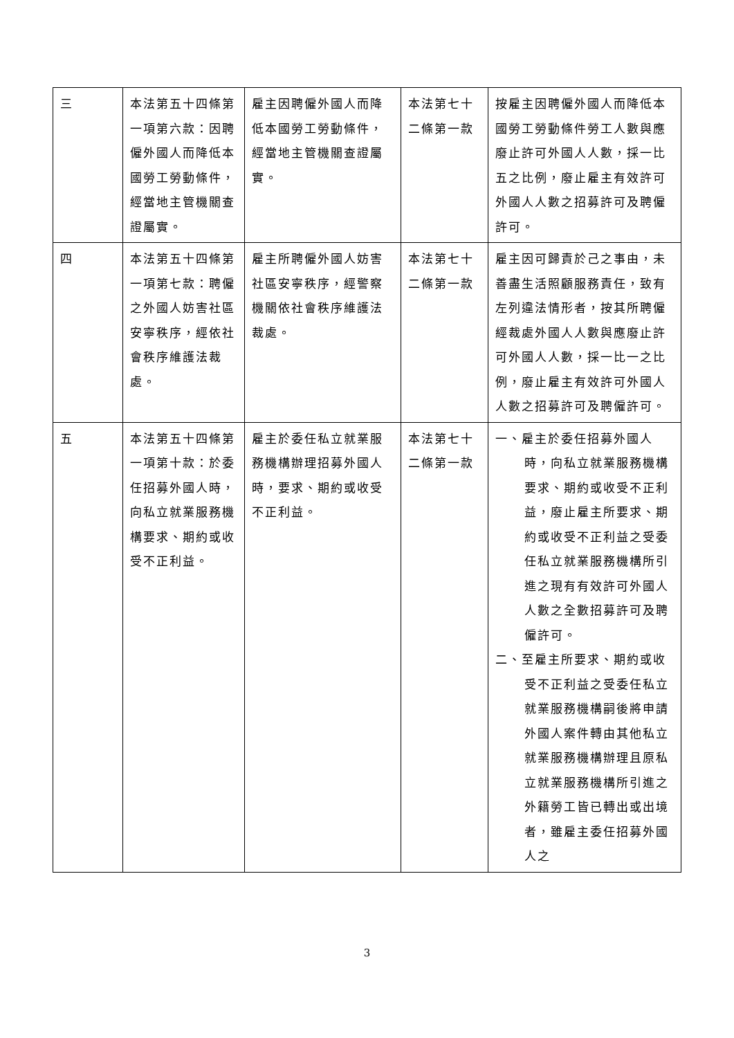| 三 | 本法第五十四條第一項第六款：因聘僱外國人而降低本國勞工勞動條件，經當地主管機關查證屬實。 | 雇主因聘僱外國人而降低本國勞工勞動條件，經當地主管機關查證屬實。 | 本法第七十二條第一款 | 按雇主因聘僱外國人而降低本國勞工勞動條件勞工人數與應廢止許可外國人人數，採一比五之比例，廢止雇主有效許可外國人人數之招募許可及聘僱許可。 |
| 四 | 本法第五十四條第一項第七款：聘僱之外國人妨害社區安寧秩序，經依社會秩序維護法裁處。 | 雇主所聘僱外國人妨害社區安寧秩序，經警察機關依社會秩序維護法裁處。 | 本法第七十二條第一款 | 雇主因可歸責於己之事由，未善盡生活照顧服務責任，致有左列違法情形者，按其所聘僱經裁處外國人人數與應廢止許可外國人人數，採一比一之比例，廢止雇主有效許可外國人人數之招募許可及聘僱許可。 |
| 五 | 本法第五十四條第一項第十款：於委任招募外國人時，向私立就業服務機構要求、期約或收受不正利益。 | 雇主於委任私立就業服務機構辦理招募外國人時，要求、期約或收受不正利益。 | 本法第七十二條第一款 | 一、雇主於委任招募外國人時，向私立就業服務機構要求、期約或收受不正利益，廢止雇主所要求、期約或收受不正利益之受委任私立就業服務機構所引進之現有有效許可外國人人數之全數招募許可及聘僱許可。 二、至雇主所要求、期約或收受不正利益之受委任私立就業服務機構嗣後將申請外國人案件轉由其他私立就業服務機構辦理且原私立就業服務機構所引進之外籍勞工皆已轉出或出境者，雖雇主委任招募外國人之 |
3